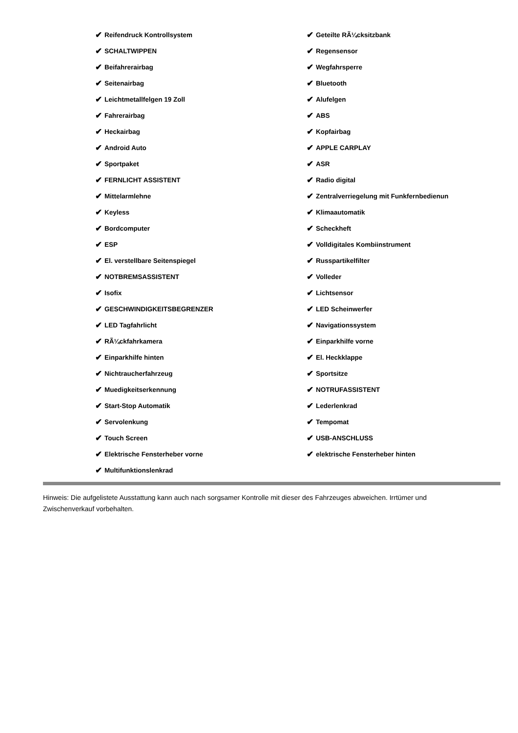✔ Reifendruck Kontrollsystem
✔ SCHALTWIPPEN
✔ Beifahrerairbag
✔ Seitenairbag
✔ Leichtmetallfelgen 19 Zoll
✔ Fahrerairbag
✔ Heckairbag
✔ Android Auto
✔ Sportpaket
✔ FERNLICHT ASSISTENT
✔ Mittelarmlehne
✔ Keyless
✔ Bordcomputer
✔ ESP
✔ El. verstellbare Seitenspiegel
✔ NOTBREMSASSISTENT
✔ Isofix
✔ GESCHWINDIGKEITSBEGRENZER
✔ LED Tagfahrlicht
✔ RÃ¼ckfahrkamera
✔ Einparkhilfe hinten
✔ Nichtraucherfahrzeug
✔ Muedigkeitserkennung
✔ Start-Stop Automatik
✔ Servolenkung
✔ Touch Screen
✔ Elektrische Fensterheber vorne
✔ Multifunktionslenkrad
✔ Geteilte RÃ¼cksitzbank
✔ Regensensor
✔ Wegfahrsperre
✔ Bluetooth
✔ Alufelgen
✔ ABS
✔ Kopfairbag
✔ APPLE CARPLAY
✔ ASR
✔ Radio digital
✔ Zentralverriegelung mit Funkfernbedienun
✔ Klimaautomatik
✔ Scheckheft
✔ Volldigitales Kombiinstrument
✔ Russpartikelfilter
✔ Volleder
✔ Lichtsensor
✔ LED Scheinwerfer
✔ Navigationssystem
✔ Einparkhilfe vorne
✔ El. Heckklappe
✔ Sportsitze
✔ NOTRUFASSISTENT
✔ Lederlenkrad
✔ Tempomat
✔ USB-ANSCHLUSS
✔ elektrische Fensterheber hinten
Hinweis: Die aufgelistete Ausstattung kann auch nach sorgsamer Kontrolle mit dieser des Fahrzeuges abweichen. Irrtümer und Zwischenverkauf vorbehalten.